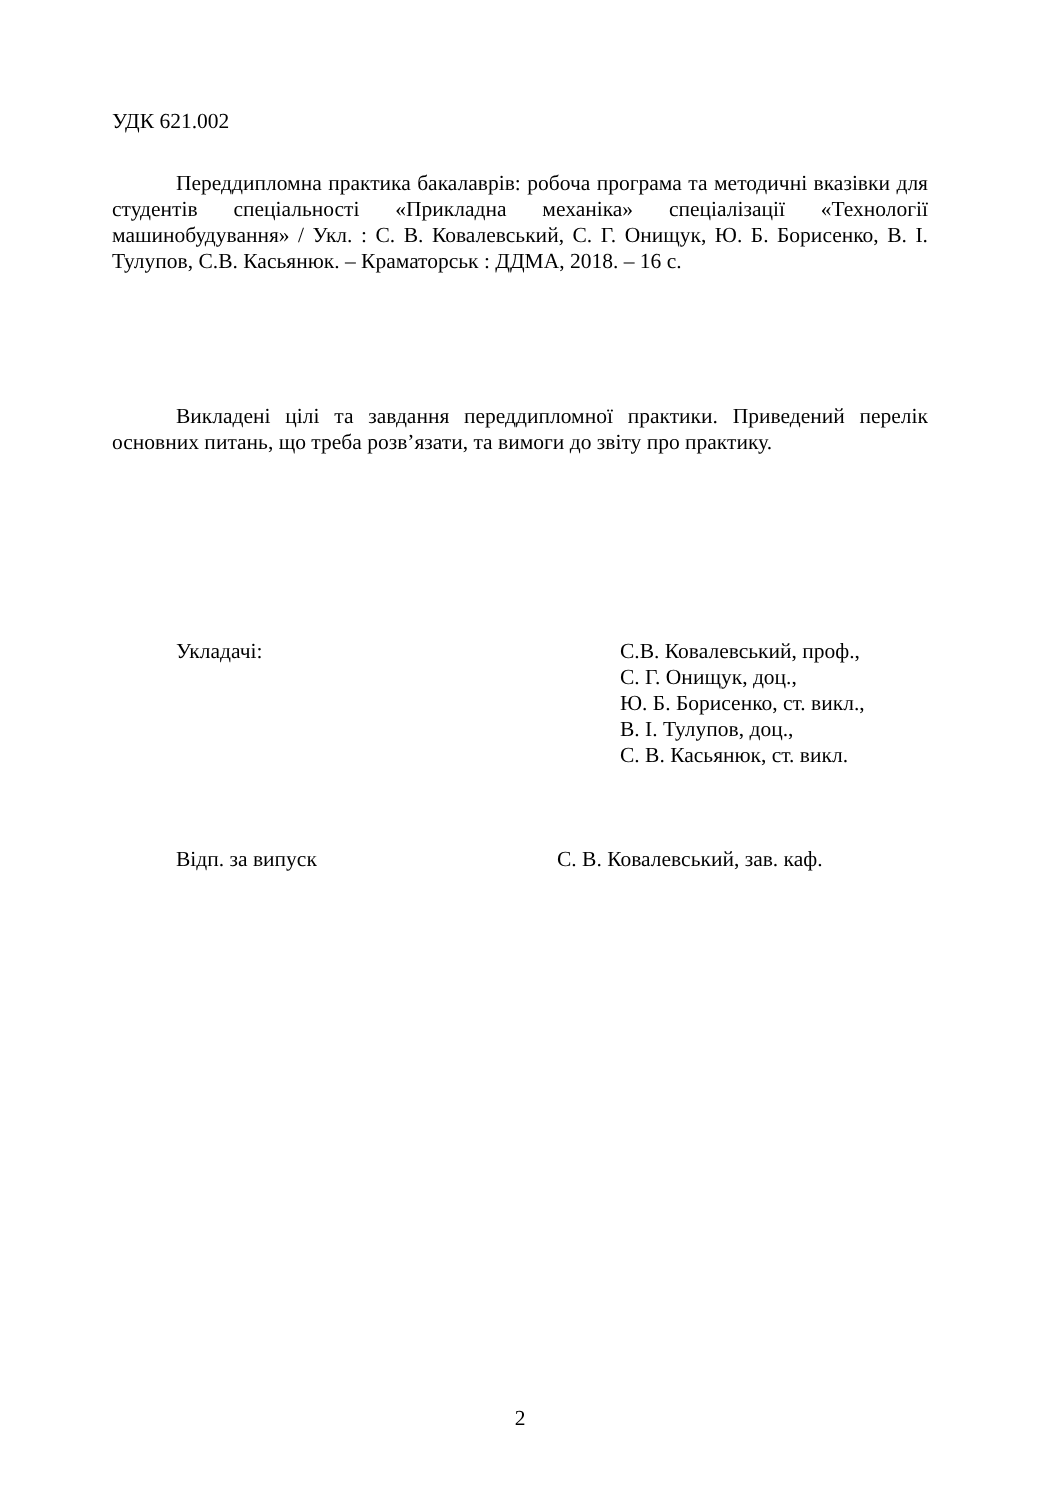УДК 621.002
Переддипломна практика бакалаврів: робоча програма та методичні вказівки для студентів спеціальності «Прикладна механіка» спеціалізації «Технології машинобудування» / Укл. : С. В. Ковалевський, С. Г. Онищук, Ю. Б. Борисенко, В. І. Тулупов, С.В. Касьянюк. – Краматорськ : ДДМА, 2018. – 16 с.
Викладені цілі та завдання переддипломної практики. Приведений перелік основних питань, що треба розв’язати, та вимоги до звіту про практику.
Укладачі: С.В. Ковалевський, проф.,
С. Г. Онищук, доц.,
Ю. Б. Борисенко, ст. викл.,
В. І. Тулупов, доц.,
С. В. Касьянюк, ст. викл.
Відп. за випуск С. В. Ковалевський, зав. каф.
2